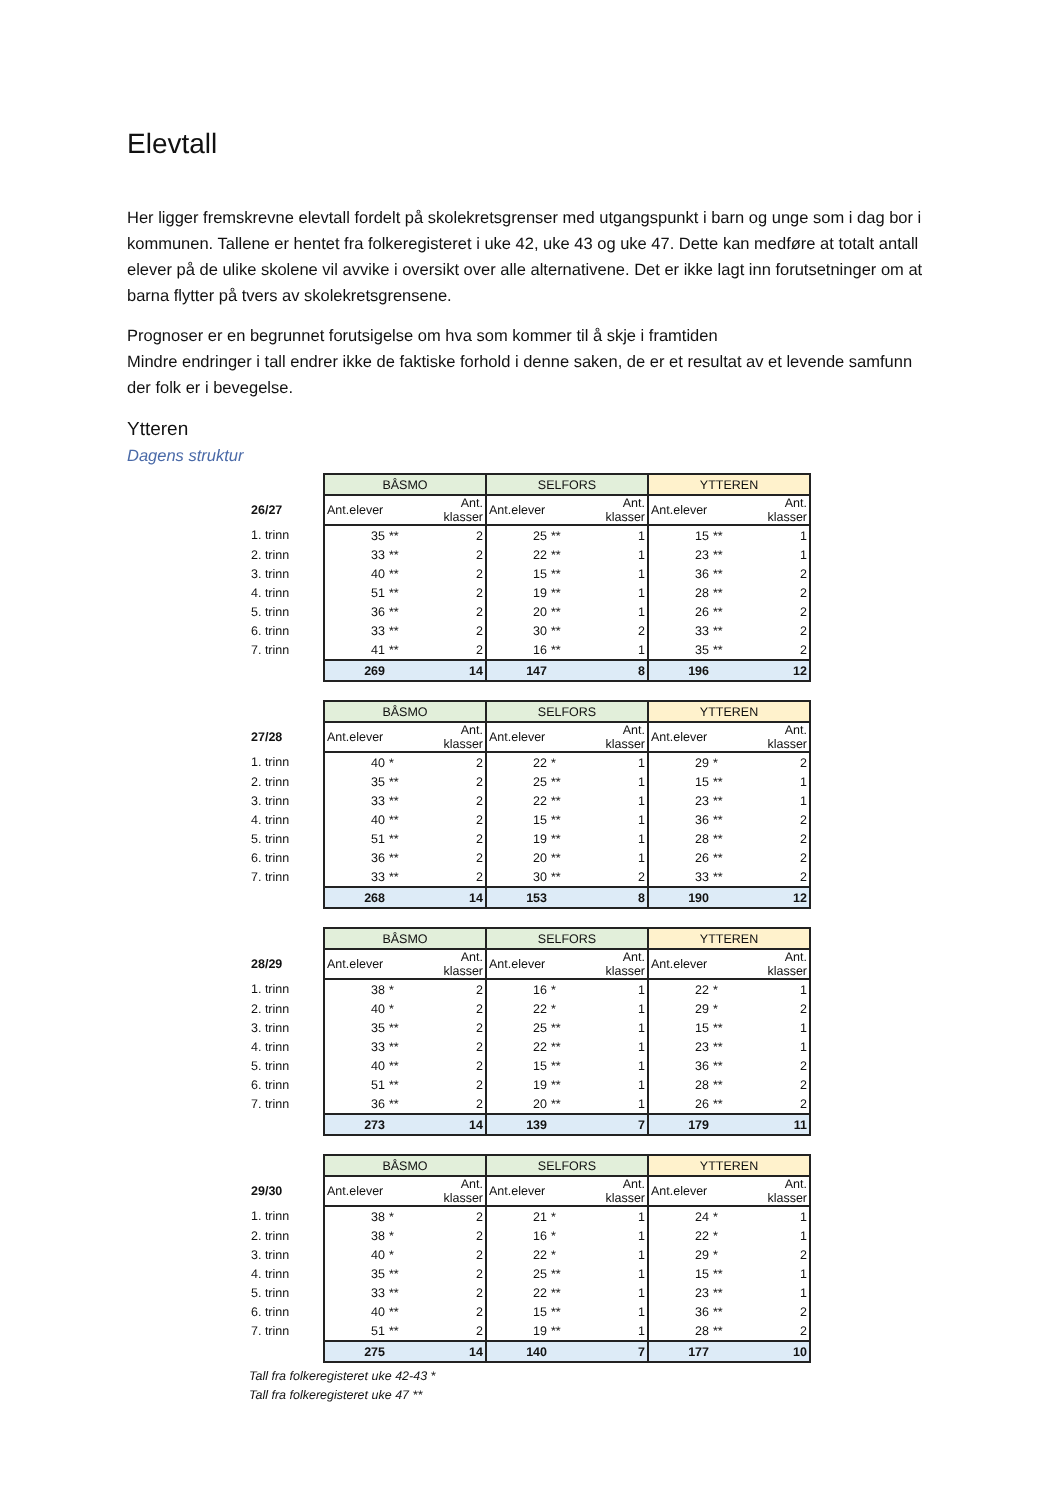Elevtall
Her ligger fremskrevne elevtall fordelt på skolekretsgrenser med utgangspunkt i barn og unge som i dag bor i kommunen. Tallene er hentet fra folkeregisteret i uke 42, uke 43 og uke 47. Dette kan medføre at totalt antall elever på de ulike skolene vil avvike i oversikt over alle alternativene. Det er ikke lagt inn forutsetninger om at barna flytter på tvers av skolekretsgrensene.
Prognoser er en begrunnet forutsigelse om hva som kommer til å skje i framtiden
Mindre endringer i tall endrer ikke de faktiske forhold i denne saken, de er et resultat av et levende samfunn der folk er i bevegelse.
Ytteren
Dagens struktur
| | BÅSMO | | | SELFORS | | | YTTEREN | | |
| 26/27 | Ant.elever | | Ant. klasser | Ant.elever | | Ant. klasser | Ant.elever | | Ant. klasser |
| 1. trinn | 35 | ** | 2 | 25 | ** | 1 | 15 | ** | 1 |
| 2. trinn | 33 | ** | 2 | 22 | ** | 1 | 23 | ** | 1 |
| 3. trinn | 40 | ** | 2 | 15 | ** | 1 | 36 | ** | 2 |
| 4. trinn | 51 | ** | 2 | 19 | ** | 1 | 28 | ** | 2 |
| 5. trinn | 36 | ** | 2 | 20 | ** | 1 | 26 | ** | 2 |
| 6. trinn | 33 | ** | 2 | 30 | ** | 2 | 33 | ** | 2 |
| 7. trinn | 41 | ** | 2 | 16 | ** | 1 | 35 | ** | 2 |
| | 269 | | 14 | 147 | | 8 | 196 | | 12 |
| | BÅSMO | | | SELFORS | | | YTTEREN | | |
| 27/28 | Ant.elever | | Ant. klasser | Ant.elever | | Ant. klasser | Ant.elever | | Ant. klasser |
| 1. trinn | 40 | * | 2 | 22 | * | 1 | 29 | * | 2 |
| 2. trinn | 35 | ** | 2 | 25 | ** | 1 | 15 | ** | 1 |
| 3. trinn | 33 | ** | 2 | 22 | ** | 1 | 23 | ** | 1 |
| 4. trinn | 40 | ** | 2 | 15 | ** | 1 | 36 | ** | 2 |
| 5. trinn | 51 | ** | 2 | 19 | ** | 1 | 28 | ** | 2 |
| 6. trinn | 36 | ** | 2 | 20 | ** | 1 | 26 | ** | 2 |
| 7. trinn | 33 | ** | 2 | 30 | ** | 2 | 33 | ** | 2 |
| | 268 | | 14 | 153 | | 8 | 190 | | 12 |
| | BÅSMO | | | SELFORS | | | YTTEREN | | |
| 28/29 | Ant.elever | | Ant. klasser | Ant.elever | | Ant. klasser | Ant.elever | | Ant. klasser |
| 1. trinn | 38 | * | 2 | 16 | * | 1 | 22 | * | 1 |
| 2. trinn | 40 | * | 2 | 22 | * | 1 | 29 | * | 2 |
| 3. trinn | 35 | ** | 2 | 25 | ** | 1 | 15 | ** | 1 |
| 4. trinn | 33 | ** | 2 | 22 | ** | 1 | 23 | ** | 1 |
| 5. trinn | 40 | ** | 2 | 15 | ** | 1 | 36 | ** | 2 |
| 6. trinn | 51 | ** | 2 | 19 | ** | 1 | 28 | ** | 2 |
| 7. trinn | 36 | ** | 2 | 20 | ** | 1 | 26 | ** | 2 |
| | 273 | | 14 | 139 | | 7 | 179 | | 11 |
| | BÅSMO | | | SELFORS | | | YTTEREN | | |
| 29/30 | Ant.elever | | Ant. klasser | Ant.elever | | Ant. klasser | Ant.elever | | Ant. klasser |
| 1. trinn | 38 | * | 2 | 21 | * | 1 | 24 | * | 1 |
| 2. trinn | 38 | * | 2 | 16 | * | 1 | 22 | * | 1 |
| 3. trinn | 40 | * | 2 | 22 | * | 1 | 29 | * | 2 |
| 4. trinn | 35 | ** | 2 | 25 | ** | 1 | 15 | ** | 1 |
| 5. trinn | 33 | ** | 2 | 22 | ** | 1 | 23 | ** | 1 |
| 6. trinn | 40 | ** | 2 | 15 | ** | 1 | 36 | ** | 2 |
| 7. trinn | 51 | ** | 2 | 19 | ** | 1 | 28 | ** | 2 |
| | 275 | | 14 | 140 | | 7 | 177 | | 10 |
Tall fra folkeregisteret uke 42-43 *
Tall fra folkeregisteret uke 47 **